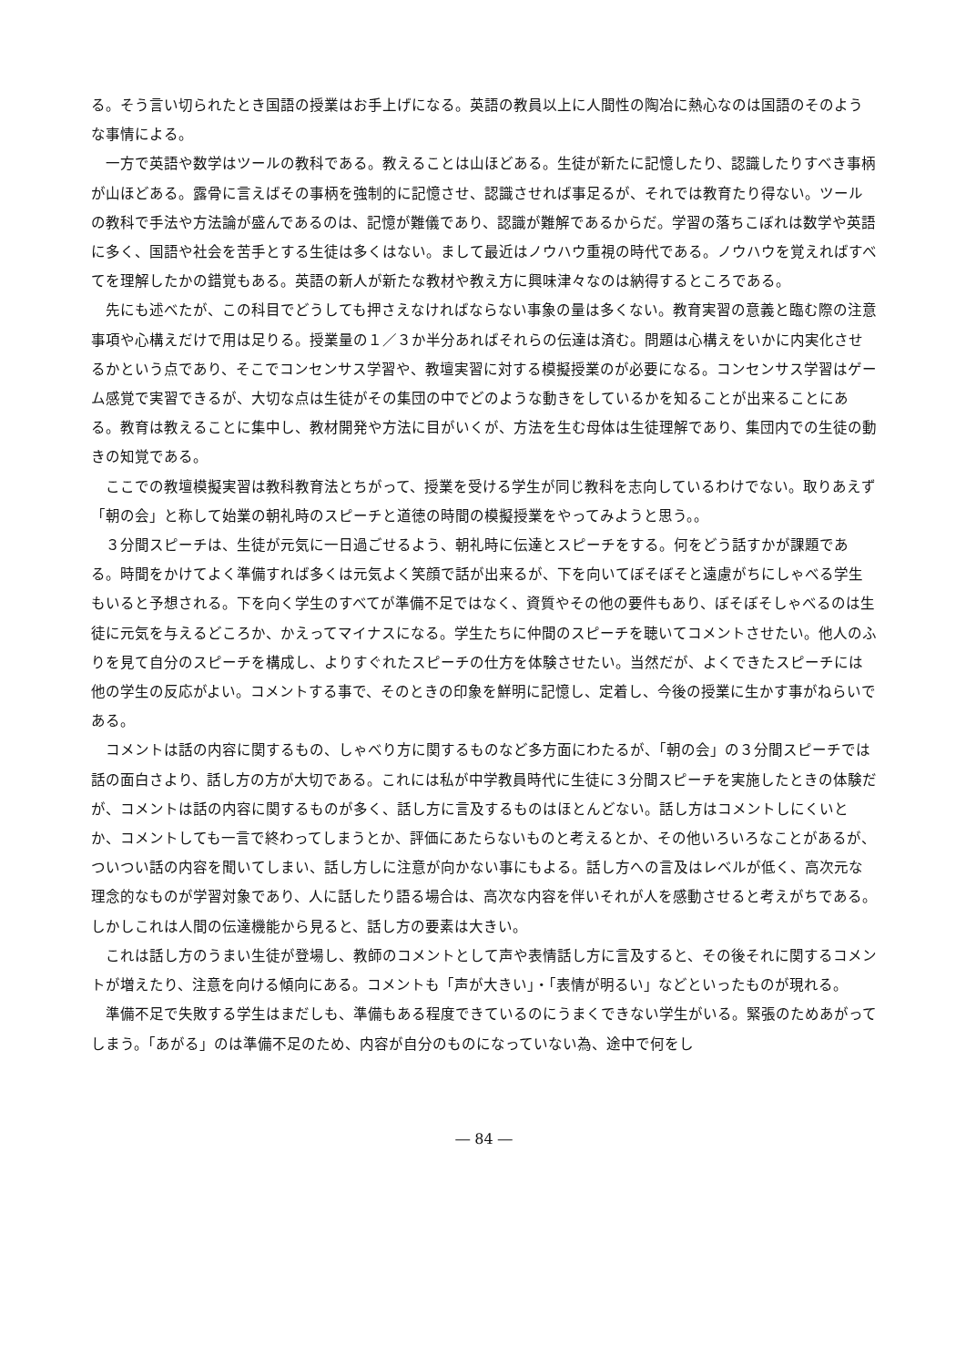る。そう言い切られたとき国語の授業はお手上げになる。英語の教員以上に人間性の陶冶に熱心なのは国語のそのような事情による。
一方で英語や数学はツールの教科である。教えることは山ほどある。生徒が新たに記憶したり、認識したりすべき事柄が山ほどある。露骨に言えばその事柄を強制的に記憶させ、認識させれば事足るが、それでは教育たり得ない。ツールの教科で手法や方法論が盛んであるのは、記憶が難儀であり、認識が難解であるからだ。学習の落ちこぼれは数学や英語に多く、国語や社会を苦手とする生徒は多くはない。まして最近はノウハウ重視の時代である。ノウハウを覚えればすべてを理解したかの錯覚もある。英語の新人が新たな教材や教え方に興味津々なのは納得するところである。
先にも述べたが、この科目でどうしても押さえなければならない事象の量は多くない。教育実習の意義と臨む際の注意事項や心構えだけで用は足りる。授業量の１／３か半分あればそれらの伝達は済む。問題は心構えをいかに内実化させるかという点であり、そこでコンセンサス学習や、教壇実習に対する模擬授業のが必要になる。コンセンサス学習はゲーム感覚で実習できるが、大切な点は生徒がその集団の中でどのような動きをしているかを知ることが出来ることにある。教育は教えることに集中し、教材開発や方法に目がいくが、方法を生む母体は生徒理解であり、集団内での生徒の動きの知覚である。
ここでの教壇模擬実習は教科教育法とちがって、授業を受ける学生が同じ教科を志向しているわけでない。取りあえず「朝の会」と称して始業の朝礼時のスピーチと道徳の時間の模擬授業をやってみようと思う。。
３分間スピーチは、生徒が元気に一日過ごせるよう、朝礼時に伝達とスピーチをする。何をどう話すかが課題である。時間をかけてよく準備すれば多くは元気よく笑顔で話が出来るが、下を向いてぼそぼそと遠慮がちにしゃべる学生もいると予想される。下を向く学生のすべてが準備不足ではなく、資質やその他の要件もあり、ぼそぼそしゃべるのは生徒に元気を与えるどころか、かえってマイナスになる。学生たちに仲間のスピーチを聴いてコメントさせたい。他人のふりを見て自分のスピーチを構成し、よりすぐれたスピーチの仕方を体験させたい。当然だが、よくできたスピーチには他の学生の反応がよい。コメントする事で、そのときの印象を鮮明に記憶し、定着し、今後の授業に生かす事がねらいである。
コメントは話の内容に関するもの、しゃべり方に関するものなど多方面にわたるが、「朝の会」の３分間スピーチでは話の面白さより、話し方の方が大切である。これには私が中学教員時代に生徒に３分間スピーチを実施したときの体験だが、コメントは話の内容に関するものが多く、話し方に言及するものはほとんどない。話し方はコメントしにくいとか、コメントしても一言で終わってしまうとか、評価にあたらないものと考えるとか、その他いろいろなことがあるが、ついつい話の内容を聞いてしまい、話し方しに注意が向かない事にもよる。話し方への言及はレベルが低く、高次元な理念的なものが学習対象であり、人に話したり語る場合は、高次な内容を伴いそれが人を感動させると考えがちである。しかしこれは人間の伝達機能から見ると、話し方の要素は大きい。
これは話し方のうまい生徒が登場し、教師のコメントとして声や表情話し方に言及すると、その後それに関するコメントが増えたり、注意を向ける傾向にある。コメントも「声が大きい」・「表情が明るい」などといったものが現れる。
準備不足で失敗する学生はまだしも、準備もある程度できているのにうまくできない学生がいる。緊張のためあがってしまう。「あがる」のは準備不足のため、内容が自分のものになっていない為、途中で何をし
― 84 ―